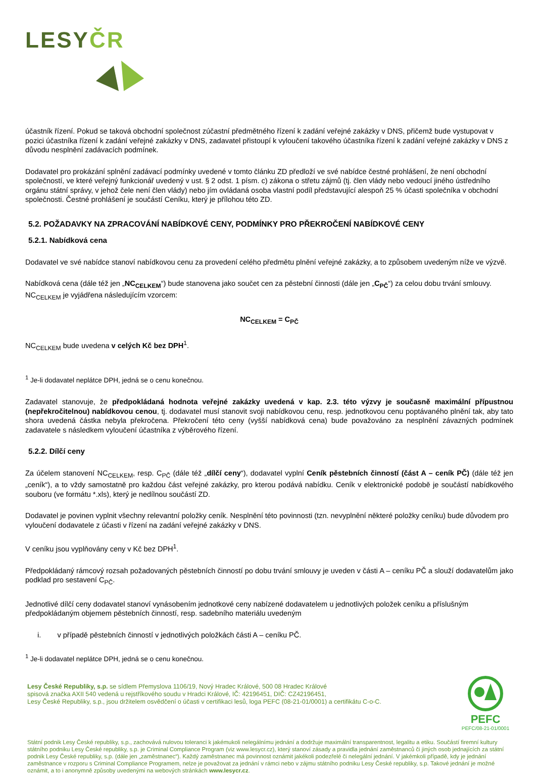LESYČR
účastník řízení. Pokud se taková obchodní společnost zúčastní předmětného řízení k zadání veřejné zakázky v DNS, přičemž bude vystupovat v pozici účastníka řízení k zadání veřejné zakázky v DNS, zadavatel přistoupí k vyloučení takového účastníka řízení k zadání veřejné zakázky v DNS z důvodu nesplnění zadávacích podmínek.
Dodavatel pro prokázání splnění zadávací podmínky uvedené v tomto článku ZD předloží ve své nabídce čestné prohlášení, že není obchodní společností, ve které veřejný funkcionář uvedený v ust. § 2 odst. 1 písm. c) zákona o střetu zájmů (tj. člen vlády nebo vedoucí jiného ústředního orgánu státní správy, v jehož čele není člen vlády) nebo jím ovládaná osoba vlastní podíl představující alespoň 25 % účasti společníka v obchodní společnosti. Čestné prohlášení je součástí Ceníku, který je přílohou této ZD.
5.2. POŽADAVKY NA ZPRACOVÁNÍ NABÍDKOVÉ CENY, PODMÍNKY PRO PŘEKROČENÍ NABÍDKOVÉ CENY
5.2.1. Nabídková cena
Dodavatel ve své nabídce stanoví nabídkovou cenu za provedení celého předmětu plnění veřejné zakázky, a to způsobem uvedeným níže ve výzvě.
Nabídková cena (dále též jen „NC<sub>CELKEM</sub>“) bude stanovena jako součet cen za pěstební činnosti (dále jen „C<sub>PČ</sub>“) za celou dobu trvání smlouvy. NC<sub>CELKEM</sub> je vyjádřena následujícím vzorcem:
NC<sub>CELKEM</sub> = C<sub>PČ</sub>
NC<sub>CELKEM</sub> bude uvedena v celých Kč bez DPH<sup>1</sup>.
<sup>1</sup> Je-li dodavatel neplátce DPH, jedná se o cenu konečnou.
Zadavatel stanovuje, že předpokládaná hodnota veřejné zakázky uvedená v kap. 2.3. této výzvy je současně maximální přípustnou (nepřekročitelnou) nabídkovou cenou, tj. dodavatel musí stanovit svoji nabídkovou cenu, resp. jednotkovou cenu poptávaného plnění tak, aby tato shora uvedená částka nebyla překročena. Překročení této ceny (vyšší nabídková cena) bude považováno za nesplnění závazných podmínek zadavatele s následkem vyloučení účastníka z výběrového řízení.
5.2.2. Dílčí ceny
Za účelem stanovení NC<sub>CELKEM</sub>, resp. C<sub>PČ</sub> (dále též „dílčí ceny“), dodavatel vyplní Ceník pěstebních činností (část A – ceník PČ) (dále též jen „ceník“), a to vždy samostatně pro každou část veřejné zakázky, pro kterou podává nabídku. Ceník v elektronické podobě je součástí nabídkového souboru (ve formátu *.xls), který je nedílnou součástí ZD.
Dodavatel je povinen vyplnit všechny relevantní položky ceník. Nesplnění této povinnosti (tzn. nevyplnění některé položky ceníku) bude důvodem pro vyloučení dodavatele z účasti v řízení na zadání veřejné zakázky v DNS.
V ceníku jsou vyplňovány ceny v Kč bez DPH<sup>1</sup>.
Předpokládaný rámcový rozsah požadovaných pěstebních činností po dobu trvání smlouvy je uveden v části A – ceníku PČ a slouží dodavatelům jako podklad pro sestavení C<sub>PČ</sub>.
Jednotlivé dílčí ceny dodavatel stanoví vynásobením jednotkové ceny nabízené dodavatelem u jednotlivých položek ceníku a příslušným předpokládaným objemem pěstebních činností, resp. sadebního materiálu uvedeným
i. v případě pěstebních činností v jednotlivých položkách části A – ceníku PČ.
<sup>1</sup> Je-li dodavatel neplátce DPH, jedná se o cenu konečnou.
PEFC
PEFC/08-21-01/0001
Lesy České Republiky, s.p. se sídlem Přemyslova 1106/19, Nový Hradec Králové, 500 08 Hradec Králové
spisová značka AXII 540 vedená u rejstříkového soudu v Hradci Králové, IČ: 42196451, DIČ: CZ42196451,
Lesy České Republiky, s.p., jsou držitelem osvědčení o účasti v certifikaci lesů, loga PEFC (08-21-01/0001) a certifikátu C-o-C.
Státní podnik Lesy České republiky, s.p., zachovává nulovou toleranci k jakémukoli nelegálnímu jednání a dodržuje maximální transparentnost, legalitu a etiku. Součástí firemní kultury státního podniku Lesy České republiky, s.p. je Criminal Compliance Program (viz www.lesycr.cz), který stanoví zásady a pravidla jednání zaměstnanců či jiných osob jednajících za státní podnik Lesy České republiky, s.p. (dále jen „zaměstnanec“). Každý zaměstnanec má povinnost oznámit jakékoli podezřelé či nelegální jednání. V jakémkoli případě, kdy je jednání zaměstnance v rozporu s Criminal Compliance Programem, nelze je považovat za jednání v rámci nebo v zájmu státního podniku Lesy České republiky, s.p. Takové jednání je možné oznámit, a to i anonymně způsoby uvedenými na webových stránkách www.lesycr.cz.